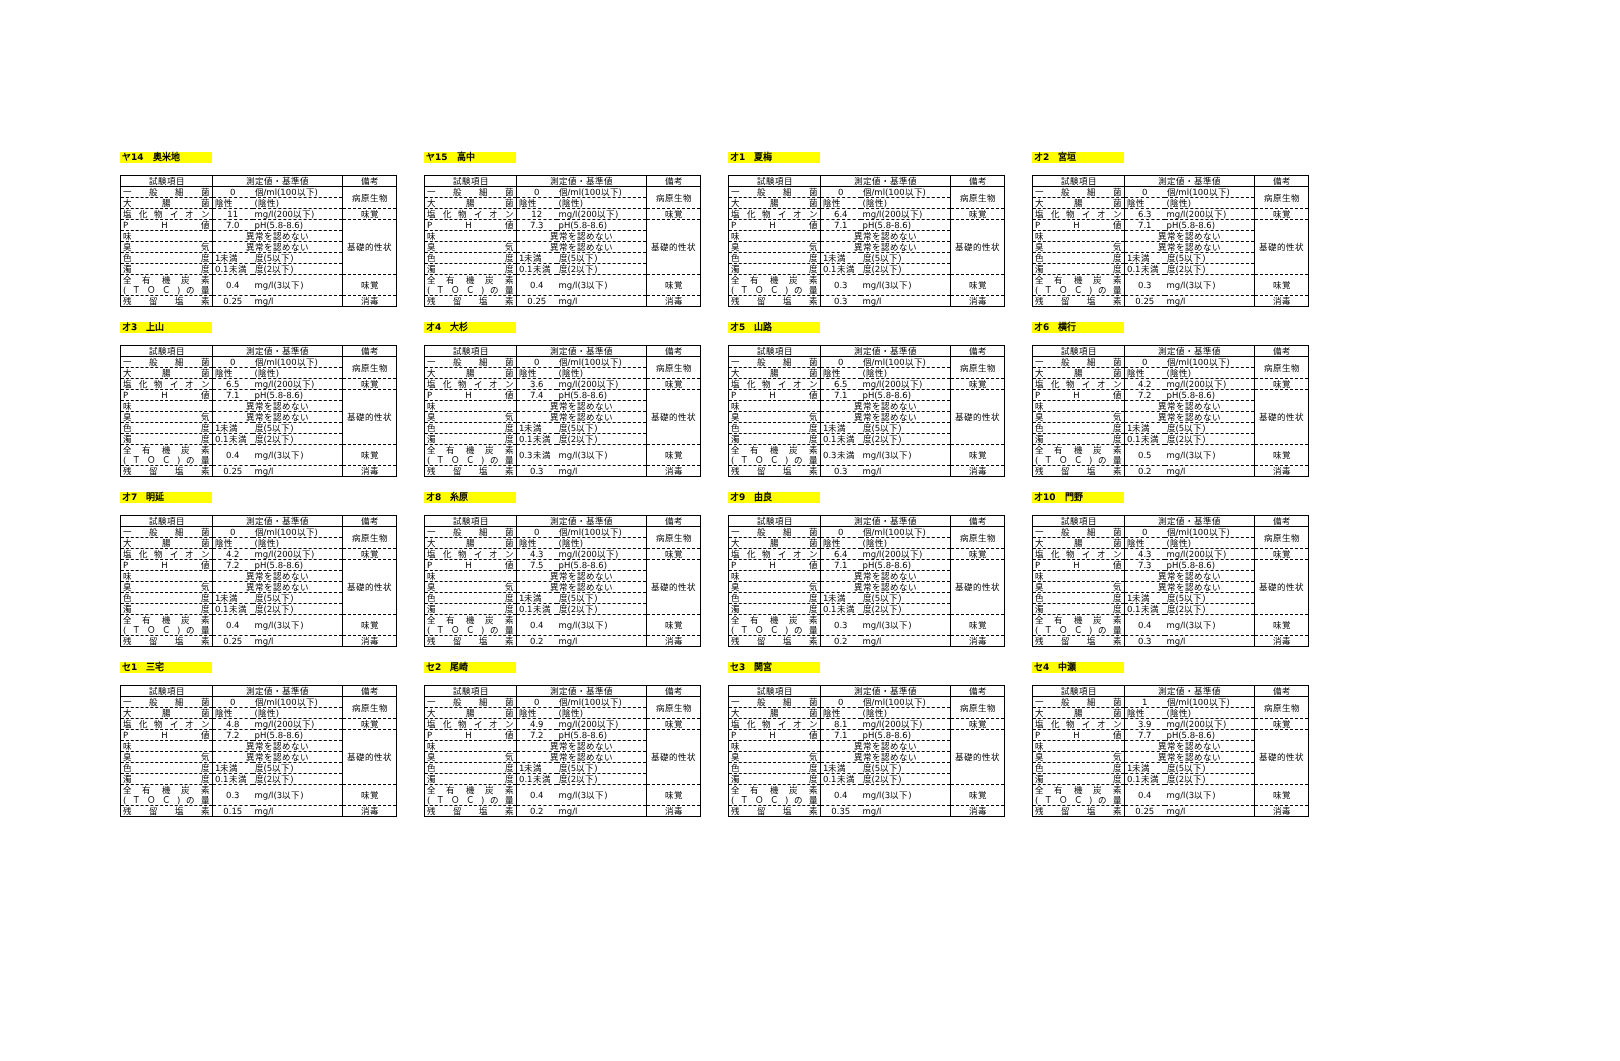ヤ14　奥米地
| 試験項目 | 測定値・基準値 | | 備考 |
| --- | --- | --- | --- |
| 一 般 細 菌 | 0 | 個/ml(100以下) | 病原生物 |
| 大 腸 菌 | 陰性 | (陰性) | |
| 塩 化 物 イ オ ン | 11 | mg/l(200以下) | 味覚 |
| P H 値 | 7.0 | pH(5.8-8.6) | 基礎的性状 |
| 味 | 異常を認めない | | |
| 臭 気 | 異常を認めない | | |
| 色 度 | 1未満 | 度(5以下) | |
| 濁 度 | 0.1未満 | 度(2以下) | |
| 全 有 機 炭 素 (ＴＯＣ)の量 | 0.4 | mg/l(3以下) | 味覚 |
| 残 留 塩 素 | 0.25 | mg/l | 消毒 |
ヤ15　高中
| 試験項目 | 測定値・基準値 | | 備考 |
| --- | --- | --- | --- |
| 一 般 細 菌 | 0 | 個/ml(100以下) | 病原生物 |
| 大 腸 菌 | 陰性 | (陰性) | |
| 塩 化 物 イ オ ン | 12 | mg/l(200以下) | 味覚 |
| P H 値 | 7.3 | pH(5.8-8.6) | 基礎的性状 |
| 味 | 異常を認めない | | |
| 臭 気 | 異常を認めない | | |
| 色 度 | 1未満 | 度(5以下) | |
| 濁 度 | 0.1未満 | 度(2以下) | |
| 全 有 機 炭 素 (ＴＯＣ)の量 | 0.4 | mg/l(3以下) | 味覚 |
| 残 留 塩 素 | 0.25 | mg/l | 消毒 |
オ1　夏梅
| 試験項目 | 測定値・基準値 | | 備考 |
| --- | --- | --- | --- |
| 一 般 細 菌 | 0 | 個/ml(100以下) | 病原生物 |
| 大 腸 菌 | 陰性 | (陰性) | |
| 塩 化 物 イ オ ン | 6.4 | mg/l(200以下) | 味覚 |
| P H 値 | 7.1 | pH(5.8-8.6) | 基礎的性状 |
| 味 | 異常を認めない | | |
| 臭 気 | 異常を認めない | | |
| 色 度 | 1未満 | 度(5以下) | |
| 濁 度 | 0.1未満 | 度(2以下) | |
| 全 有 機 炭 素 (ＴＯＣ)の量 | 0.3 | mg/l(3以下) | 味覚 |
| 残 留 塩 素 | 0.3 | mg/l | 消毒 |
オ2　宮垣
| 試験項目 | 測定値・基準値 | | 備考 |
| --- | --- | --- | --- |
| 一 般 細 菌 | 0 | 個/ml(100以下) | 病原生物 |
| 大 腸 菌 | 陰性 | (陰性) | |
| 塩 化 物 イ オ ン | 6.3 | mg/l(200以下) | 味覚 |
| P H 値 | 7.1 | pH(5.8-8.6) | 基礎的性状 |
| 味 | 異常を認めない | | |
| 臭 気 | 異常を認めない | | |
| 色 度 | 1未満 | 度(5以下) | |
| 濁 度 | 0.1未満 | 度(2以下) | |
| 全 有 機 炭 素 (ＴＯＣ)の量 | 0.3 | mg/l(3以下) | 味覚 |
| 残 留 塩 素 | 0.25 | mg/l | 消毒 |
オ3　上山
| 試験項目 | 測定値・基準値 | | 備考 |
| --- | --- | --- | --- |
| 一 般 細 菌 | 0 | 個/ml(100以下) | 病原生物 |
| 大 腸 菌 | 陰性 | (陰性) | |
| 塩 化 物 イ オ ン | 6.5 | mg/l(200以下) | 味覚 |
| P H 値 | 7.1 | pH(5.8-8.6) | 基礎的性状 |
| 味 | 異常を認めない | | |
| 臭 気 | 異常を認めない | | |
| 色 度 | 1未満 | 度(5以下) | |
| 濁 度 | 0.1未満 | 度(2以下) | |
| 全 有 機 炭 素 (ＴＯＣ)の量 | 0.4 | mg/l(3以下) | 味覚 |
| 残 留 塩 素 | 0.25 | mg/l | 消毒 |
オ4　大杉
| 試験項目 | 測定値・基準値 | | 備考 |
| --- | --- | --- | --- |
| 一 般 細 菌 | 0 | 個/ml(100以下) | 病原生物 |
| 大 腸 菌 | 陰性 | (陰性) | |
| 塩 化 物 イ オ ン | 3.6 | mg/l(200以下) | 味覚 |
| P H 値 | 7.4 | pH(5.8-8.6) | 基礎的性状 |
| 味 | 異常を認めない | | |
| 臭 気 | 異常を認めない | | |
| 色 度 | 1未満 | 度(5以下) | |
| 濁 度 | 0.1未満 | 度(2以下) | |
| 全 有 機 炭 素 (ＴＯＣ)の量 | 0.3未満 | mg/l(3以下) | 味覚 |
| 残 留 塩 素 | 0.3 | mg/l | 消毒 |
オ5　山路
| 試験項目 | 測定値・基準値 | | 備考 |
| --- | --- | --- | --- |
| 一 般 細 菌 | 0 | 個/ml(100以下) | 病原生物 |
| 大 腸 菌 | 陰性 | (陰性) | |
| 塩 化 物 イ オ ン | 6.5 | mg/l(200以下) | 味覚 |
| P H 値 | 7.1 | pH(5.8-8.6) | 基礎的性状 |
| 味 | 異常を認めない | | |
| 臭 気 | 異常を認めない | | |
| 色 度 | 1未満 | 度(5以下) | |
| 濁 度 | 0.1未満 | 度(2以下) | |
| 全 有 機 炭 素 (ＴＯＣ)の量 | 0.3未満 | mg/l(3以下) | 味覚 |
| 残 留 塩 素 | 0.3 | mg/l | 消毒 |
オ6　横行
| 試験項目 | 測定値・基準値 | | 備考 |
| --- | --- | --- | --- |
| 一 般 細 菌 | 0 | 個/ml(100以下) | 病原生物 |
| 大 腸 菌 | 陰性 | (陰性) | |
| 塩 化 物 イ オ ン | 4.2 | mg/l(200以下) | 味覚 |
| P H 値 | 7.2 | pH(5.8-8.6) | 基礎的性状 |
| 味 | 異常を認めない | | |
| 臭 気 | 異常を認めない | | |
| 色 度 | 1未満 | 度(5以下) | |
| 濁 度 | 0.1未満 | 度(2以下) | |
| 全 有 機 炭 素 (ＴＯＣ)の量 | 0.5 | mg/l(3以下) | 味覚 |
| 残 留 塩 素 | 0.2 | mg/l | 消毒 |
オ7　明延
| 試験項目 | 測定値・基準値 | | 備考 |
| --- | --- | --- | --- |
| 一 般 細 菌 | 0 | 個/ml(100以下) | 病原生物 |
| 大 腸 菌 | 陰性 | (陰性) | |
| 塩 化 物 イ オ ン | 4.2 | mg/l(200以下) | 味覚 |
| P H 値 | 7.2 | pH(5.8-8.6) | 基礎的性状 |
| 味 | 異常を認めない | | |
| 臭 気 | 異常を認めない | | |
| 色 度 | 1未満 | 度(5以下) | |
| 濁 度 | 0.1未満 | 度(2以下) | |
| 全 有 機 炭 素 (ＴＯＣ)の量 | 0.4 | mg/l(3以下) | 味覚 |
| 残 留 塩 素 | 0.25 | mg/l | 消毒 |
オ8　糸原
| 試験項目 | 測定値・基準値 | | 備考 |
| --- | --- | --- | --- |
| 一 般 細 菌 | 0 | 個/ml(100以下) | 病原生物 |
| 大 腸 菌 | 陰性 | (陰性) | |
| 塩 化 物 イ オ ン | 4.3 | mg/l(200以下) | 味覚 |
| P H 値 | 7.5 | pH(5.8-8.6) | 基礎的性状 |
| 味 | 異常を認めない | | |
| 臭 気 | 異常を認めない | | |
| 色 度 | 1未満 | 度(5以下) | |
| 濁 度 | 0.1未満 | 度(2以下) | |
| 全 有 機 炭 素 (ＴＯＣ)の量 | 0.4 | mg/l(3以下) | 味覚 |
| 残 留 塩 素 | 0.2 | mg/l | 消毒 |
オ9　由良
| 試験項目 | 測定値・基準値 | | 備考 |
| --- | --- | --- | --- |
| 一 般 細 菌 | 0 | 個/ml(100以下) | 病原生物 |
| 大 腸 菌 | 陰性 | (陰性) | |
| 塩 化 物 イ オ ン | 6.4 | mg/l(200以下) | 味覚 |
| P H 値 | 7.1 | pH(5.8-8.6) | 基礎的性状 |
| 味 | 異常を認めない | | |
| 臭 気 | 異常を認めない | | |
| 色 度 | 1未満 | 度(5以下) | |
| 濁 度 | 0.1未満 | 度(2以下) | |
| 全 有 機 炭 素 (ＴＯＣ)の量 | 0.3 | mg/l(3以下) | 味覚 |
| 残 留 塩 素 | 0.2 | mg/l | 消毒 |
オ10　門野
| 試験項目 | 測定値・基準値 | | 備考 |
| --- | --- | --- | --- |
| 一 般 細 菌 | 0 | 個/ml(100以下) | 病原生物 |
| 大 腸 菌 | 陰性 | (陰性) | |
| 塩 化 物 イ オ ン | 4.3 | mg/l(200以下) | 味覚 |
| P H 値 | 7.3 | pH(5.8-8.6) | 基礎的性状 |
| 味 | 異常を認めない | | |
| 臭 気 | 異常を認めない | | |
| 色 度 | 1未満 | 度(5以下) | |
| 濁 度 | 0.1未満 | 度(2以下) | |
| 全 有 機 炭 素 (ＴＯＣ)の量 | 0.4 | mg/l(3以下) | 味覚 |
| 残 留 塩 素 | 0.3 | mg/l | 消毒 |
セ1　三宅
| 試験項目 | 測定値・基準値 | | 備考 |
| --- | --- | --- | --- |
| 一 般 細 菌 | 0 | 個/ml(100以下) | 病原生物 |
| 大 腸 菌 | 陰性 | (陰性) | |
| 塩 化 物 イ オ ン | 4.8 | mg/l(200以下) | 味覚 |
| P H 値 | 7.2 | pH(5.8-8.6) | 基礎的性状 |
| 味 | 異常を認めない | | |
| 臭 気 | 異常を認めない | | |
| 色 度 | 1未満 | 度(5以下) | |
| 濁 度 | 0.1未満 | 度(2以下) | |
| 全 有 機 炭 素 (ＴＯＣ)の量 | 0.3 | mg/l(3以下) | 味覚 |
| 残 留 塩 素 | 0.15 | mg/l | 消毒 |
セ2　尾崎
| 試験項目 | 測定値・基準値 | | 備考 |
| --- | --- | --- | --- |
| 一 般 細 菌 | 0 | 個/ml(100以下) | 病原生物 |
| 大 腸 菌 | 陰性 | (陰性) | |
| 塩 化 物 イ オ ン | 4.9 | mg/l(200以下) | 味覚 |
| P H 値 | 7.2 | pH(5.8-8.6) | 基礎的性状 |
| 味 | 異常を認めない | | |
| 臭 気 | 異常を認めない | | |
| 色 度 | 1未満 | 度(5以下) | |
| 濁 度 | 0.1未満 | 度(2以下) | |
| 全 有 機 炭 素 (ＴＯＣ)の量 | 0.4 | mg/l(3以下) | 味覚 |
| 残 留 塩 素 | 0.2 | mg/l | 消毒 |
セ3　関宮
| 試験項目 | 測定値・基準値 | | 備考 |
| --- | --- | --- | --- |
| 一 般 細 菌 | 0 | 個/ml(100以下) | 病原生物 |
| 大 腸 菌 | 陰性 | (陰性) | |
| 塩 化 物 イ オ ン | 8.1 | mg/l(200以下) | 味覚 |
| P H 値 | 7.1 | pH(5.8-8.6) | 基礎的性状 |
| 味 | 異常を認めない | | |
| 臭 気 | 異常を認めない | | |
| 色 度 | 1未満 | 度(5以下) | |
| 濁 度 | 0.1未満 | 度(2以下) | |
| 全 有 機 炭 素 (ＴＯＣ)の量 | 0.4 | mg/l(3以下) | 味覚 |
| 残 留 塩 素 | 0.35 | mg/l | 消毒 |
セ4　中瀬
| 試験項目 | 測定値・基準値 | | 備考 |
| --- | --- | --- | --- |
| 一 般 細 菌 | 1 | 個/ml(100以下) | 病原生物 |
| 大 腸 菌 | 陰性 | (陰性) | |
| 塩 化 物 イ オ ン | 3.9 | mg/l(200以下) | 味覚 |
| P H 値 | 7.7 | pH(5.8-8.6) | 基礎的性状 |
| 味 | 異常を認めない | | |
| 臭 気 | 異常を認めない | | |
| 色 度 | 1未満 | 度(5以下) | |
| 濁 度 | 0.1未満 | 度(2以下) | |
| 全 有 機 炭 素 (ＴＯＣ)の量 | 0.4 | mg/l(3以下) | 味覚 |
| 残 留 塩 素 | 0.25 | mg/l | 消毒 |